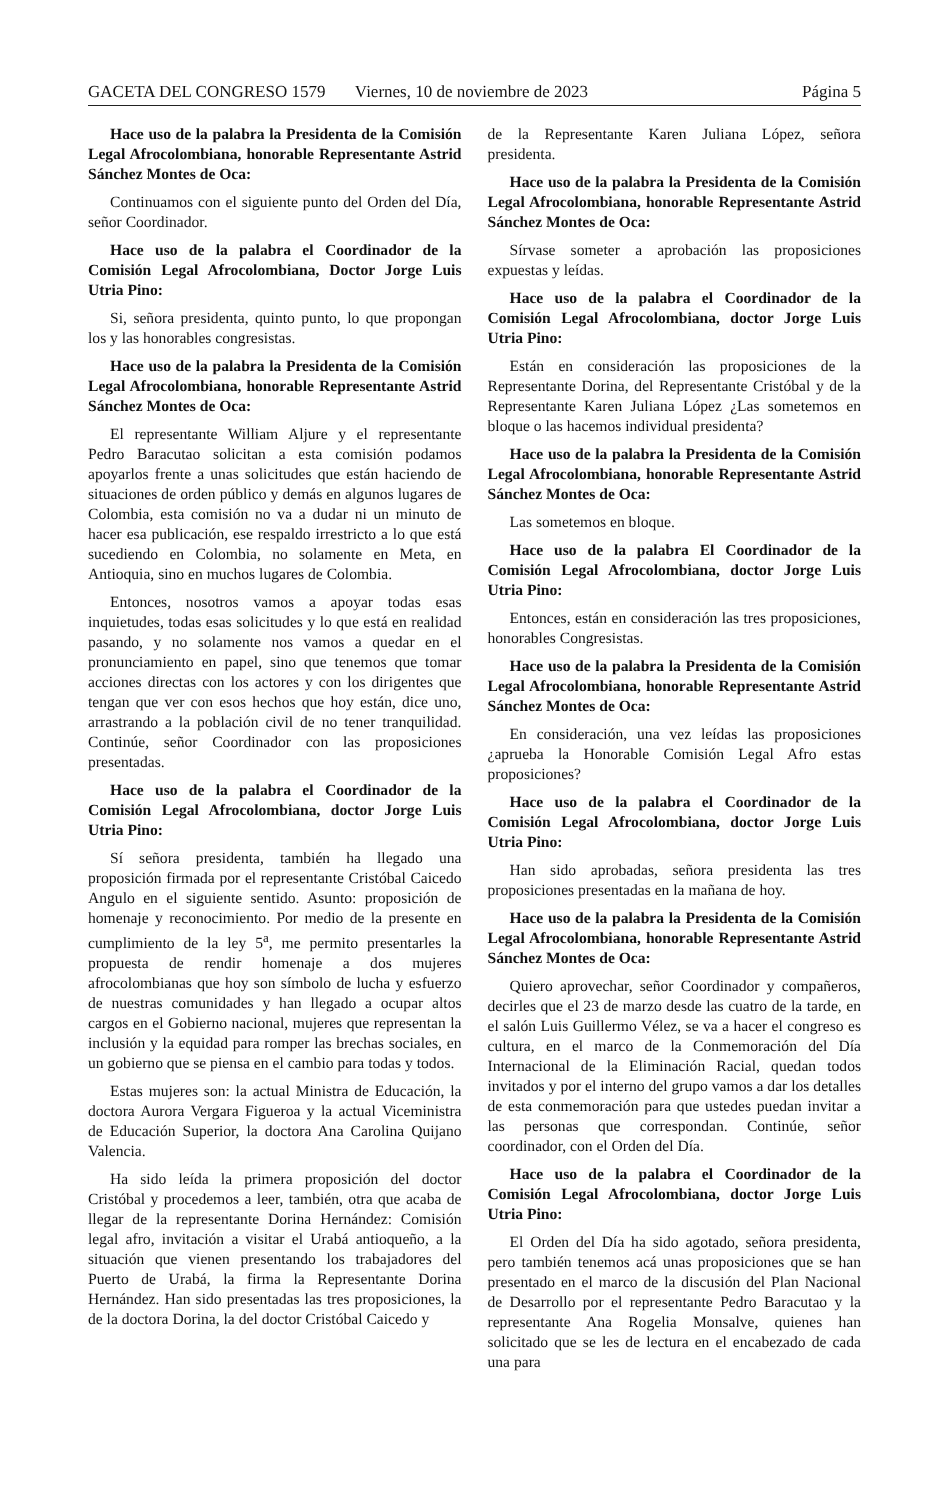GACETA DEL CONGRESO 1579 Viernes, 10 de noviembre de 2023 Página 5
Hace uso de la palabra la Presidenta de la Comisión Legal Afrocolombiana, honorable Representante Astrid Sánchez Montes de Oca:
Continuamos con el siguiente punto del Orden del Día, señor Coordinador.
Hace uso de la palabra el Coordinador de la Comisión Legal Afrocolombiana, Doctor Jorge Luis Utria Pino:
Si, señora presidenta, quinto punto, lo que propongan los y las honorables congresistas.
Hace uso de la palabra la Presidenta de la Comisión Legal Afrocolombiana, honorable Representante Astrid Sánchez Montes de Oca:
El representante William Aljure y el representante Pedro Baracutao solicitan a esta comisión podamos apoyarlos frente a unas solicitudes que están haciendo de situaciones de orden público y demás en algunos lugares de Colombia, esta comisión no va a dudar ni un minuto de hacer esa publicación, ese respaldo irrestricto a lo que está sucediendo en Colombia, no solamente en Meta, en Antioquia, sino en muchos lugares de Colombia.
Entonces, nosotros vamos a apoyar todas esas inquietudes, todas esas solicitudes y lo que está en realidad pasando, y no solamente nos vamos a quedar en el pronunciamiento en papel, sino que tenemos que tomar acciones directas con los actores y con los dirigentes que tengan que ver con esos hechos que hoy están, dice uno, arrastrando a la población civil de no tener tranquilidad. Continúe, señor Coordinador con las proposiciones presentadas.
Hace uso de la palabra el Coordinador de la Comisión Legal Afrocolombiana, doctor Jorge Luis Utria Pino:
Sí señora presidenta, también ha llegado una proposición firmada por el representante Cristóbal Caicedo Angulo en el siguiente sentido. Asunto: proposición de homenaje y reconocimiento. Por medio de la presente en cumplimiento de la ley 5<sup>a</sup>, me permito presentarles la propuesta de rendir homenaje a dos mujeres afrocolombianas que hoy son símbolo de lucha y esfuerzo de nuestras comunidades y han llegado a ocupar altos cargos en el Gobierno nacional, mujeres que representan la inclusión y la equidad para romper las brechas sociales, en un gobierno que se piensa en el cambio para todas y todos.
Estas mujeres son: la actual Ministra de Educación, la doctora Aurora Vergara Figueroa y la actual Viceministra de Educación Superior, la doctora Ana Carolina Quijano Valencia.
Ha sido leída la primera proposición del doctor Cristóbal y procedemos a leer, también, otra que acaba de llegar de la representante Dorina Hernández: Comisión legal afro, invitación a visitar el Urabá antioqueño, a la situación que vienen presentando los trabajadores del Puerto de Urabá, la firma la Representante Dorina Hernández. Han sido presentadas las tres proposiciones, la de la doctora Dorina, la del doctor Cristóbal Caicedo y
de la Representante Karen Juliana López, señora presidenta.
Hace uso de la palabra la Presidenta de la Comisión Legal Afrocolombiana, honorable Representante Astrid Sánchez Montes de Oca:
Sírvase someter a aprobación las proposiciones expuestas y leídas.
Hace uso de la palabra el Coordinador de la Comisión Legal Afrocolombiana, doctor Jorge Luis Utria Pino:
Están en consideración las proposiciones de la Representante Dorina, del Representante Cristóbal y de la Representante Karen Juliana López ¿Las sometemos en bloque o las hacemos individual presidenta?
Hace uso de la palabra la Presidenta de la Comisión Legal Afrocolombiana, honorable Representante Astrid Sánchez Montes de Oca:
Las sometemos en bloque.
Hace uso de la palabra El Coordinador de la Comisión Legal Afrocolombiana, doctor Jorge Luis Utria Pino:
Entonces, están en consideración las tres proposiciones, honorables Congresistas.
Hace uso de la palabra la Presidenta de la Comisión Legal Afrocolombiana, honorable Representante Astrid Sánchez Montes de Oca:
En consideración, una vez leídas las proposiciones ¿aprueba la Honorable Comisión Legal Afro estas proposiciones?
Hace uso de la palabra el Coordinador de la Comisión Legal Afrocolombiana, doctor Jorge Luis Utria Pino:
Han sido aprobadas, señora presidenta las tres proposiciones presentadas en la mañana de hoy.
Hace uso de la palabra la Presidenta de la Comisión Legal Afrocolombiana, honorable Representante Astrid Sánchez Montes de Oca:
Quiero aprovechar, señor Coordinador y compañeros, decirles que el 23 de marzo desde las cuatro de la tarde, en el salón Luis Guillermo Vélez, se va a hacer el congreso es cultura, en el marco de la Conmemoración del Día Internacional de la Eliminación Racial, quedan todos invitados y por el interno del grupo vamos a dar los detalles de esta conmemoración para que ustedes puedan invitar a las personas que correspondan. Continúe, señor coordinador, con el Orden del Día.
Hace uso de la palabra el Coordinador de la Comisión Legal Afrocolombiana, doctor Jorge Luis Utria Pino:
El Orden del Día ha sido agotado, señora presidenta, pero también tenemos acá unas proposiciones que se han presentado en el marco de la discusión del Plan Nacional de Desarrollo por el representante Pedro Baracutao y la representante Ana Rogelia Monsalve, quienes han solicitado que se les de lectura en el encabezado de cada una para